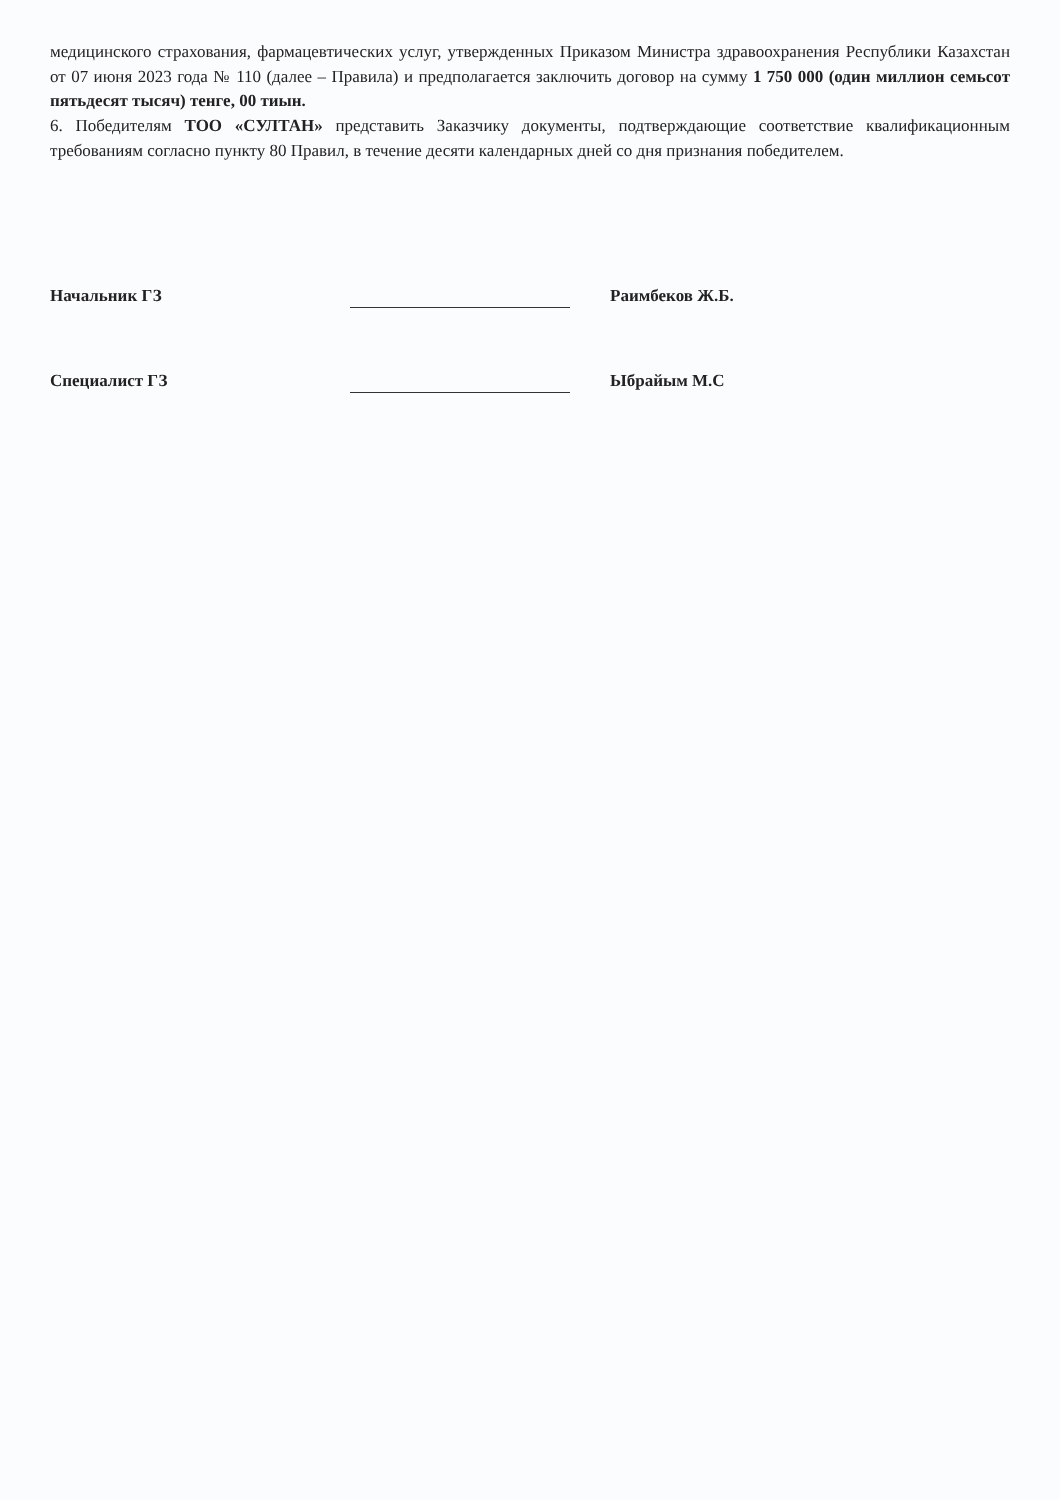медицинского страхования, фармацевтических услуг, утвержденных Приказом Министра здравоохранения Республики Казахстан от 07 июня 2023 года № 110 (далее – Правила) и предполагается заключить договор на сумму 1 750 000 (один миллион семьсот пятьдесят тысяч) тенге, 00 тиын.
6. Победителям ТОО «СУЛТАН» представить Заказчику документы, подтверждающие соответствие квалификационным требованиям согласно пункту 80 Правил, в течение десяти календарных дней со дня признания победителем.
Начальник ГЗ Раимбеков Ж.Б.
Специалист ГЗ Ыбрайым М.С